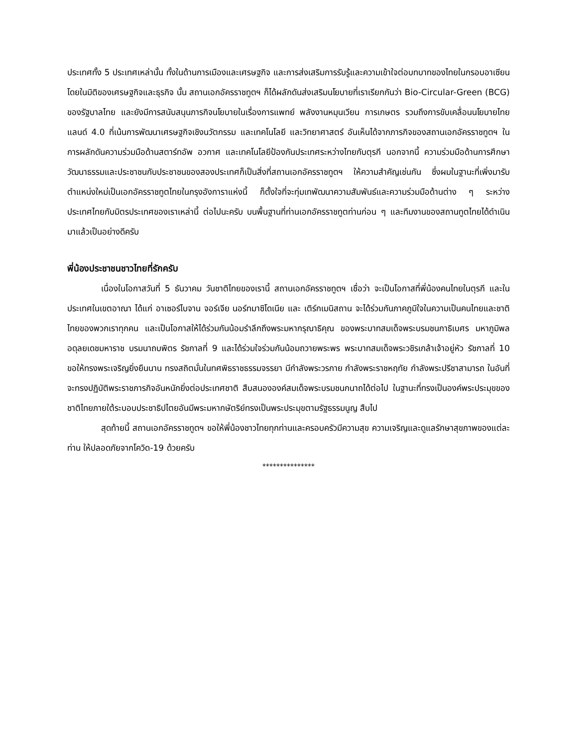ประเทศทั้ง 5 ประเทศเหล่านั้น ทั้งในด้านการเมืองและเศรษฐกิจ และการส่งเสริมการรับรู้และความเข้าใจต่อบทบาทของไทยในกรอบอาเซียน โดยในมิติของเศรษฐกิจและธุรกิจ นั้น สถานเอกอัครราชทูตฯ ก็ได้ผลักดันส่งเสริมนโยบายที่เราเรียกกันว่า Bio-Circular-Green (BCG) ของรัฐบาลไทย และยังมีการสนับสนุนภารกิจนโยบายในเรื่องการแพทย์ พลังงานหมุนเวียน การเกษตร รวมถึงการขับเคลื่อนนโยบายไทยแลนด์ 4.0 ที่เน้นการพัฒนาเศรษฐกิจเชิงนวัตกรรม และเทคโนโลยี และวิทยาศาสตร์ อันเห็นได้จากภารกิจของสถานเอกอัครราชทูตฯ ในการผลักดันความร่วมมือด้านสตาร์ทอัพ อวกาศ และเทคโนโลยีป้องกันประเทศระหว่างไทยกับตุรกี นอกจากนี้ ความร่วมมือด้านการศึกษา วัฒนาธรรมและประชาชนกับประชาชนของสองประเทศก็เป็นสิ่งที่สถานเอกอัครราชทูตฯ ให้ความสำคัญเช่นกัน ซึ่งผมในฐานะที่เพิ่งมารับตำแหน่งใหม่เป็นเอกอัครราชทูตไทยในกรุงอังการาแห่งนี้ ก็ตั้งใจที่จะทุ่มเทพัฒนาความสัมพันธ์และความร่วมมือด้านต่าง ๆ ระหว่างประเทศไทยกับมิตรประเทศของเราเหล่านี้ ต่อไปนะครับ บนพื้นฐานที่ท่านเอกอัครราชทูตท่านก่อน ๆ และทีมงานของสถานทูตไทยได้ดำเนินมาแล้วเป็นอย่างดีครับ
พี่น้องประชาชนชาวไทยที่รักครับ
เนื่องในโอกาสวันที่ 5 ธันวาคม วันชาติไทยของเรานี้ สถานเอกอัครราชทูตฯ เชื่อว่า จะเป็นโอกาสที่พี่น้องคนไทยในตุรกี และในประเทศในเขตอาณา ได้แก่ อาเซอร์ไบจาน จอร์เจีย นอร์ทมาซิโดเนีย และ เติร์กเมนิสถาน จะได้ร่วมกันภาคภูมิใจในความเป็นคนไทยและชาติไทยของพวกเราทุกคน และเป็นโอกาสให้ได้ร่วมกันน้อมรำลึกถึงพระมหากรุณาธิคุณ ของพระบาทสมเด็จพระบรมชนกาธิเบศร มหาภูมิพลอดุลยเดชมหาราช บรมนาถบพิตร รัชกาลที่ 9 และได้ร่วมใจร่วมกันน้อมถวายพระพร พระบาทสมเด็จพระวชิรเกล้าเจ้าอยู่หัว รัชกาลที่ 10 ขอให้ทรงพระเจริญยิ่งยืนนาน ทรงสถิตมั่นในทศพิธราชธรรมจรรยา มีกำลังพระวรกาย กำลังพระราชหฤทัย กำลังพระปรีชาสามารถ ในอันที่จะทรงปฏิบัติพระราชภารกิจอันหนักยิ่งต่อประเทศชาติ สืบสนององค์สมเด็จพระบรมชนกนาถได้ต่อไป ในฐานะที่ทรงเป็นองค์พระประมุขของชาติไทยภายใต้ระบอบประชาธิปไตยอันมีพระมหากษัตริย์ทรงเป็นพระประมุขตามรัฐธรรมนูญ สืบไป
สุดท้ายนี้ สถานเอกอัครราชทูตฯ ขอให้พี่น้องชาวไทยทุกท่านและครอบครัวมีความสุข ความเจริญและดูแลรักษาสุขภาพของแต่ละท่าน ให้ปลอดภัยจากโควิด-19 ด้วยครับ
***************